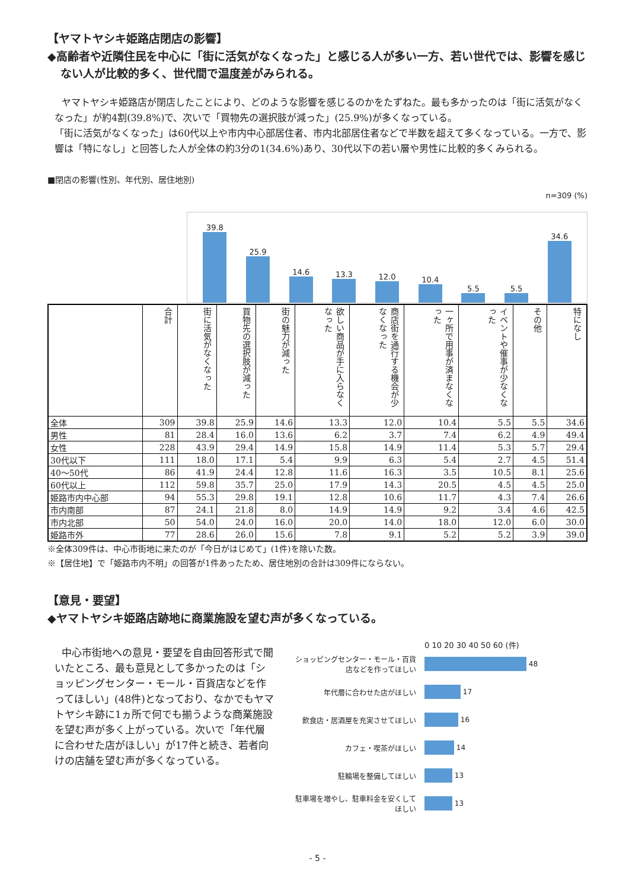【ヤマトヤシキ姫路店閉店の影響】
◆高齢者や近隣住民を中心に「街に活気がなくなった」と感じる人が多い一方、若い世代では、影響を感じない人が比較的多く、世代間で温度差がみられる。
ヤマトヤシキ姫路店が閉店したことにより、どのような影響を感じるのかをたずねた。最も多かったのは「街に活気がなくなった」が約4割(39.8%)で、次いで「買物先の選択肢が減った」(25.9%)が多くなっている。
「街に活気がなくなった」は60代以上や市内中心部居住者、市内北部居住者などで半数を超えて多くなっている。一方で、影響は「特になし」と回答した人が全体の約3分の1(34.6%)あり、30代以下の若い層や男性に比較的多くみられる。
■閉店の影響(性別、年代別、居住地別)
n=309 (%)
39.8
25.9
14.6
13.3
12.0
10.4
5.5
5.5
34.6
| | 合計 | 街に活気がなくなった | 買物先の選択肢が減った | 街の魅力が減った | 欲しい商品が手に入らなくなった | 商店街を通行する機会が少なくなった | 一ヶ所で用事が済まなくなった | イベントや催事が少なくなった | その他 | 特になし |
| --- | --- | --- | --- | --- | --- | --- | --- | --- | --- | --- |
| 全体 | 309 | 39.8 | 25.9 | 14.6 | 13.3 | 12.0 | 10.4 | 5.5 | 5.5 | 34.6 |
| 男性 | 81 | 28.4 | 16.0 | 13.6 | 6.2 | 3.7 | 7.4 | 6.2 | 4.9 | 49.4 |
| 女性 | 228 | 43.9 | 29.4 | 14.9 | 15.8 | 14.9 | 11.4 | 5.3 | 5.7 | 29.4 |
| 30代以下 | 111 | 18.0 | 17.1 | 5.4 | 9.9 | 6.3 | 5.4 | 2.7 | 4.5 | 51.4 |
| 40～50代 | 86 | 41.9 | 24.4 | 12.8 | 11.6 | 16.3 | 3.5 | 10.5 | 8.1 | 25.6 |
| 60代以上 | 112 | 59.8 | 35.7 | 25.0 | 17.9 | 14.3 | 20.5 | 4.5 | 4.5 | 25.0 |
| 姫路市内中心部 | 94 | 55.3 | 29.8 | 19.1 | 12.8 | 10.6 | 11.7 | 4.3 | 7.4 | 26.6 |
| 市内南部 | 87 | 24.1 | 21.8 | 8.0 | 14.9 | 14.9 | 9.2 | 3.4 | 4.6 | 42.5 |
| 市内北部 | 50 | 54.0 | 24.0 | 16.0 | 20.0 | 14.0 | 18.0 | 12.0 | 6.0 | 30.0 |
| 姫路市外 | 77 | 28.6 | 26.0 | 15.6 | 7.8 | 9.1 | 5.2 | 5.2 | 3.9 | 39.0 |
※全体309件は、中心市街地に来たのが「今日がはじめて」(1件)を除いた数。
※【居住地】で「姫路市内不明」の回答が1件あったため、居住地別の合計は309件にならない。
【意見・要望】
◆ヤマトヤシキ姫路店跡地に商業施設を望む声が多くなっている。
中心市街地への意見・要望を自由回答形式で聞いたところ、最も意見として多かったのは「ショッピングセンター・モール・百貨店などを作ってほしい」(48件)となっており、なかでもヤマトヤシキ跡に1ヵ所で何でも揃うような商業施設を望む声が多く上がっている。次いで「年代層に合わせた店がほしい」が17件と続き、若者向けの店舗を望む声が多くなっている。
0 10 20 30 40 50 60 (件)
ショッピングセンター・モール・百貨店などを作ってほしい 48
年代層に合わせた店がほしい 17
飲食店・居酒屋を充実させてほしい 16
カフェ・喫茶がほしい 14
駐輪場を整備してほしい 13
駐車場を増やし、駐車料金を安くしてほしい 13
- 5 -